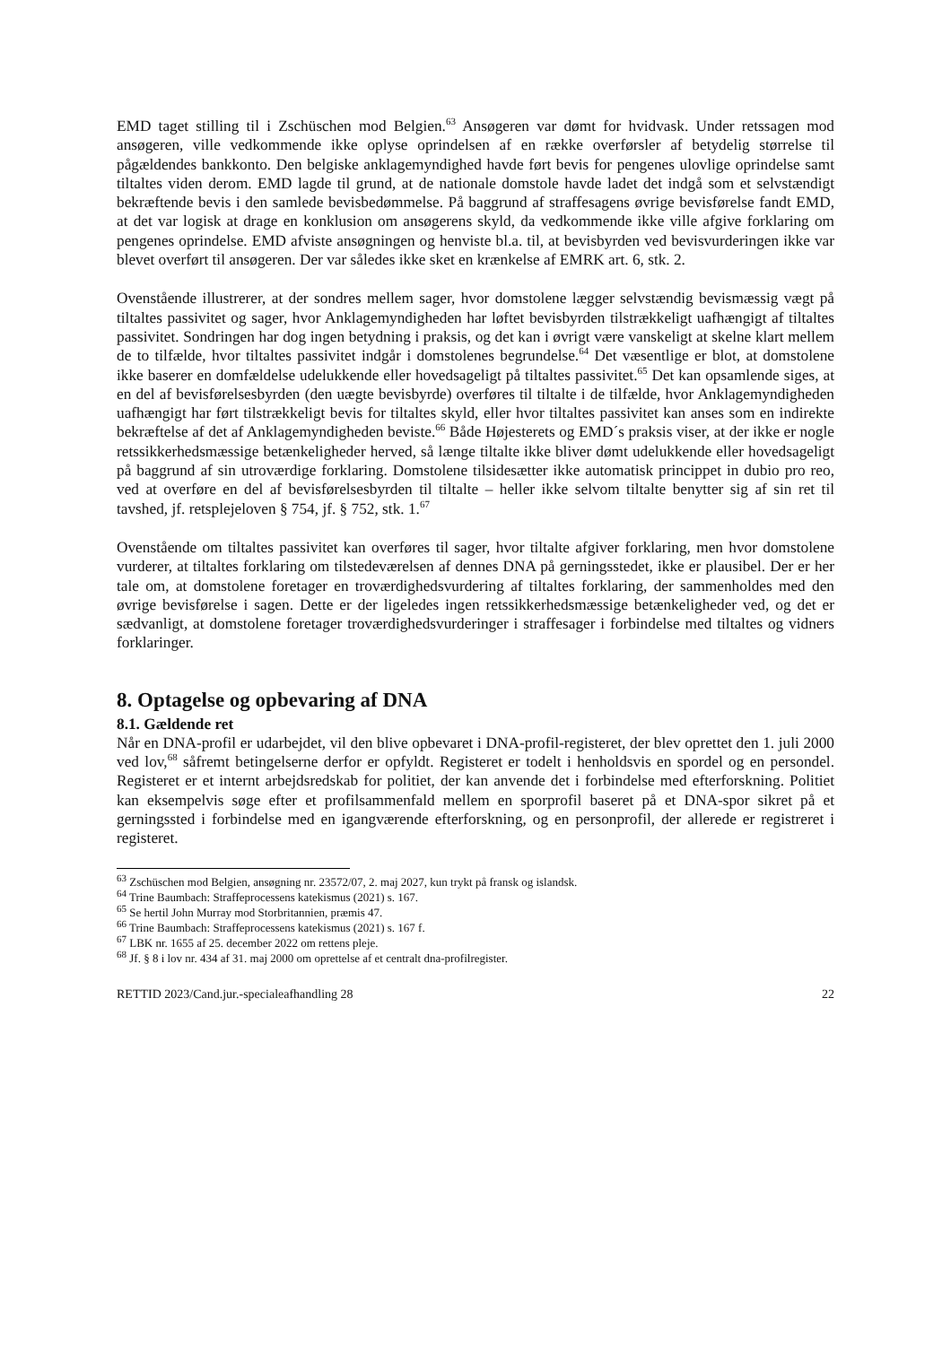EMD taget stilling til i Zschüschen mod Belgien.<sup>63</sup> Ansøgeren var dømt for hvidvask. Under retssagen mod ansøgeren, ville vedkommende ikke oplyse oprindelsen af en række overførsler af betydelig størrelse til pågældendes bankkonto. Den belgiske anklagemyndighed havde ført bevis for pengenes ulovlige oprindelse samt tiltaltes viden derom. EMD lagde til grund, at de nationale domstole havde ladet det indgå som et selvstændigt bekræftende bevis i den samlede bevisbedømmelse. På baggrund af straffesagens øvrige bevisførelse fandt EMD, at det var logisk at drage en konklusion om ansøgerens skyld, da vedkommende ikke ville afgive forklaring om pengenes oprindelse. EMD afviste ansøgningen og henviste bl.a. til, at bevisbyrden ved bevisvurderingen ikke var blevet overført til ansøgeren. Der var således ikke sket en krænkelse af EMRK art. 6, stk. 2.
Ovenstående illustrerer, at der sondres mellem sager, hvor domstolene lægger selvstændig bevismæssig vægt på tiltaltes passivitet og sager, hvor Anklagemyndigheden har løftet bevisbyrden tilstrækkeligt uafhængigt af tiltaltes passivitet. Sondringen har dog ingen betydning i praksis, og det kan i øvrigt være vanskeligt at skelne klart mellem de to tilfælde, hvor tiltaltes passivitet indgår i domstolenes begrundelse.<sup>64</sup> Det væsentlige er blot, at domstolene ikke baserer en domfældelse udelukkende eller hovedsageligt på tiltaltes passivitet.<sup>65</sup> Det kan opsamlende siges, at en del af bevisførelsesbyrden (den uægte bevisbyrde) overføres til tiltalte i de tilfælde, hvor Anklagemyndigheden uafhængigt har ført tilstrækkeligt bevis for tiltaltes skyld, eller hvor tiltaltes passivitet kan anses som en indirekte bekræftelse af det af Anklagemyndigheden beviste.<sup>66</sup> Både Højesterets og EMD´s praksis viser, at der ikke er nogle retssikkerhedsmæssige betænkeligheder herved, så længe tiltalte ikke bliver dømt udelukkende eller hovedsageligt på baggrund af sin utroværdige forklaring. Domstolene tilsidesætter ikke automatisk princippet in dubio pro reo, ved at overføre en del af bevisførelsesbyrden til tiltalte – heller ikke selvom tiltalte benytter sig af sin ret til tavshed, jf. retsplejeloven § 754, jf. § 752, stk. 1.<sup>67</sup>
Ovenstående om tiltaltes passivitet kan overføres til sager, hvor tiltalte afgiver forklaring, men hvor domstolene vurderer, at tiltaltes forklaring om tilstedeværelsen af dennes DNA på gerningsstedet, ikke er plausibel. Der er her tale om, at domstolene foretager en troværdighedsvurdering af tiltaltes forklaring, der sammenholdes med den øvrige bevisførelse i sagen. Dette er der ligeledes ingen retssikkerhedsmæssige betænkeligheder ved, og det er sædvanligt, at domstolene foretager troværdighedsvurderinger i straffesager i forbindelse med tiltaltes og vidners forklaringer.
8. Optagelse og opbevaring af DNA
8.1. Gældende ret
Når en DNA-profil er udarbejdet, vil den blive opbevaret i DNA-profil-registeret, der blev oprettet den 1. juli 2000 ved lov,<sup>68</sup> såfremt betingelserne derfor er opfyldt. Registeret er todelt i henholdsvis en spordel og en persondel. Registeret er et internt arbejdsredskab for politiet, der kan anvende det i forbindelse med efterforskning. Politiet kan eksempelvis søge efter et profilsammenfald mellem en sporprofil baseret på et DNA-spor sikret på et gerningssted i forbindelse med en igangværende efterforskning, og en personprofil, der allerede er registreret i registeret.
<sup>63</sup> Zschüschen mod Belgien, ansøgning nr. 23572/07, 2. maj 2027, kun trykt på fransk og islandsk.
<sup>64</sup> Trine Baumbach: Straffeprocessens katekismus (2021) s. 167.
<sup>65</sup> Se hertil John Murray mod Storbritannien, præmis 47.
<sup>66</sup> Trine Baumbach: Straffeprocessens katekismus (2021) s. 167 f.
<sup>67</sup> LBK nr. 1655 af 25. december 2022 om rettens pleje.
<sup>68</sup> Jf. § 8 i lov nr. 434 af 31. maj 2000 om oprettelse af et centralt dna-profilregister.
RETTID 2023/Cand.jur.-specialeafhandling 28 22